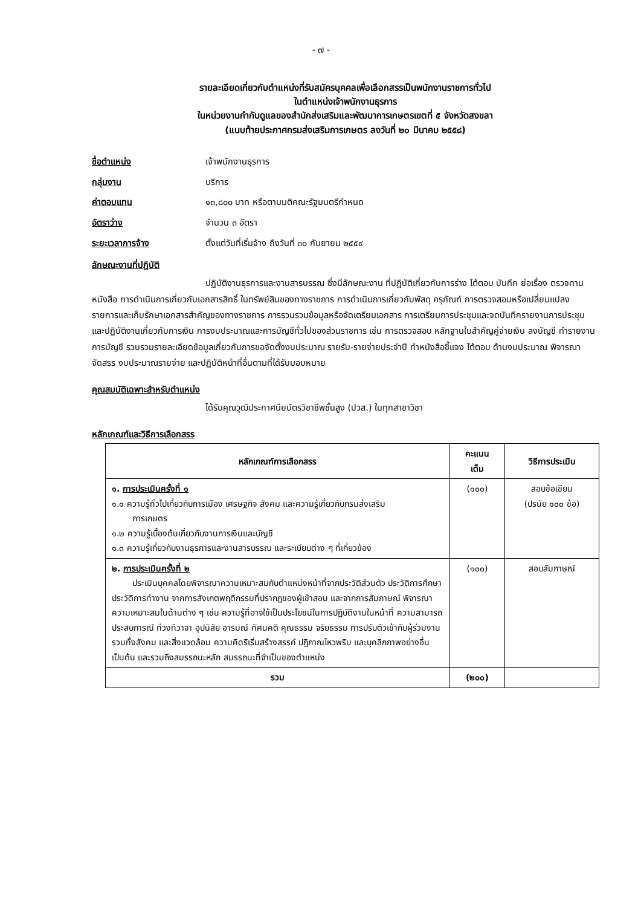- ๗ -
รายละเอียดเกี่ยวกับตำแหน่งที่รับสมัครบุคคลเพื่อเลือกสรรเป็นพนักงานราชการทั่วไป
ในตำแหน่งเจ้าพนักงานธุรการ
ในหน่วยงานกำกับดูแลของสำนักส่งเสริมและพัฒนาการเกษตรเขตที่ ๕ จังหวัดสงขลา
(แนบท้ายประกาศกรมส่งเสริมการเกษตร ลงวันที่ ๒๐ มีนาคม ๒๕๕๘)
ชื่อตำแหน่ง เจ้าพนักงานธุรการ
กลุ่มงาน บริการ
ค่าตอบแทน ๑๓,๘๐๐ บาท หรือตามมติคณะรัฐมนตรีกำหนด
อัตราว่าง จำนวน ๓ อัตรา
ระยะเวลาการจ้าง ตั้งแต่วันที่เริ่มจ้าง ถึงวันที่ ๓๐ กันยายน ๒๕๕๙
ลักษณะงานที่ปฏิบัติ
ปฏิบัติงานธุรการและงานสารบรรณ ซึ่งมีลักษณะงาน ที่ปฏิบัติเกี่ยวกับการร่าง โต้ตอบ บันทึก ย่อเรื่อง ตรวจทานหนังสือ การดำเนินการเกี่ยวกับเอกสารสิทธิ์ ในทรัพย์สินของทางราชการ การดำเนินการเกี่ยวกับพัสดุ ครุภัณฑ์ การตรวจสอบหรือเปลี่ยนแปลง รายการและเก็บรักษาเอกสารสำคัญของทางราชการ การรวบรวมข้อมูลหรือจัดเตรียมเอกสาร การเตรียมการประชุมและจดบันทึกรายงานการประชุม และปฏิบัติงานเกี่ยวกับการเงิน การงบประมาณและการบัญชีทั่วไปของส่วนราชการ เช่น การตรวจสอบ หลักฐานใบสำคัญคู่จ่ายเงิน ลงบัญชี ทำรายงาน การบัญชี รวบรวมรายละเอียดข้อมูลเกี่ยวกับการขอจัดตั้งงบประมาณ รายรับ-รายจ่ายประจำปี ทำหนังสือชี้แจง โต้ตอบ ด้านงบประมาณ พิจารณาจัดสรร งบประมาณรายจ่าย และปฏิบัติหน้าที่อื่นตามที่ได้รับมอบหมาย
คุณสมบัติเฉพาะสำหรับตำแหน่ง
ได้รับคุณวุฒิประกาศนียบัตรวิชาชีพชั้นสูง (ปวส.) ในทุกสาขาวิชา
หลักเกณฑ์และวิธีการเลือกสรร
| หลักเกณฑ์การเลือกสรร | คะแนน เต็ม | วิธีการประเมิน |
| --- | --- | --- |
| ๑. การประเมินครั้งที่ ๑ ๑.๑ ความรู้ทั่วไปเกี่ยวกับการเมือง เศรษฐกิจ สังคม และความรู้เกี่ยวกับกรมส่งเสริม การเกษตร ๑.๒ ความรู้เบื้องต้นเกี่ยวกับงานการเงินและบัญชี ๑.๓ ความรู้เกี่ยวกับงานธุรการและงานสารบรรณ และระเบียบต่าง ๆ ที่เกี่ยวข้อง | (๑๐๐) | สอบข้อเขียน (ปรนัย ๑๐๐ ข้อ) |
| ๒. การประเมินครั้งที่ ๒ ประเมินบุคคลโดยพิจารณาความเหมาะสมกับตำแหน่งหน้าที่จากประวัติส่วนตัว ประวัติการศึกษา ประวัติการทำงาน จากการสังเกตพฤติกรรมที่ปรากฏของผู้เข้าสอบ และจากการสัมภาษณ์ พิจารณาความเหมาะสมในด้านต่าง ๆ เช่น ความรู้ที่อาจใช้เป็นประโยชน์ในการปฏิบัติงานในหน้าที่ ความสามารถ ประสบการณ์ ท่วงทีวาจา อุปนิสัย อารมณ์ ทัศนคติ คุณธรรม จริยธรรม การปรับตัวเข้ากับผู้ร่วมงาน รวมทั้งสังคม และสิ่งแวดล้อม ความคิดริเริ่มสร้างสรรค์ ปฏิภาณไหวพริบ และบุคลิกภาพอย่างอื่น เป็นต้น และรวมถึงสมรรถนะหลัก สมรรถนะที่จำเป็นของตำแหน่ง | (๑๐๐) | สอบสัมภาษณ์ |
| รวม | (๒๐๐) | |